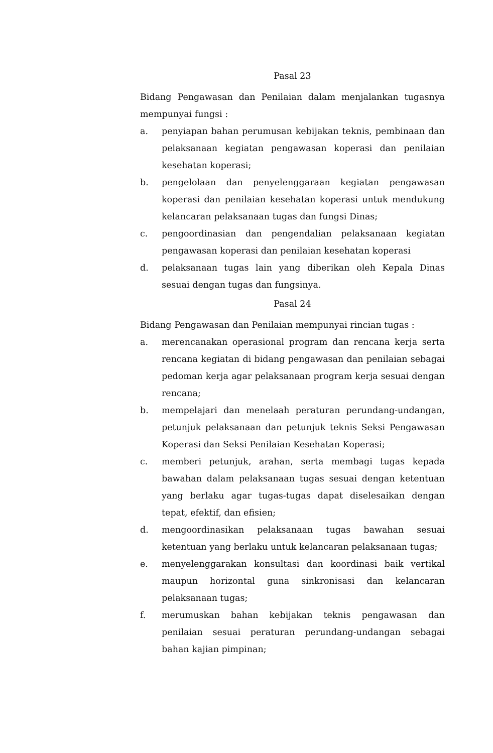Pasal 23
Bidang Pengawasan dan Penilaian dalam menjalankan tugasnya mempunyai fungsi :
a. penyiapan bahan perumusan kebijakan teknis, pembinaan dan pelaksanaan kegiatan pengawasan koperasi dan penilaian kesehatan koperasi;
b. pengelolaan dan penyelenggaraan kegiatan pengawasan koperasi dan penilaian kesehatan koperasi untuk mendukung kelancaran pelaksanaan tugas dan fungsi Dinas;
c. pengoordinasian dan pengendalian pelaksanaan kegiatan pengawasan koperasi dan penilaian kesehatan koperasi
d. pelaksanaan tugas lain yang diberikan oleh Kepala Dinas sesuai dengan tugas dan fungsinya.
Pasal 24
Bidang Pengawasan dan Penilaian mempunyai rincian tugas :
a. merencanakan operasional program dan rencana kerja serta rencana kegiatan di bidang pengawasan dan penilaian sebagai pedoman kerja agar pelaksanaan program kerja sesuai dengan rencana;
b. mempelajari dan menelaah peraturan perundang-undangan, petunjuk pelaksanaan dan petunjuk teknis Seksi Pengawasan Koperasi dan Seksi Penilaian Kesehatan Koperasi;
c. memberi petunjuk, arahan, serta membagi tugas kepada bawahan dalam pelaksanaan tugas sesuai dengan ketentuan yang berlaku agar tugas-tugas dapat diselesaikan dengan tepat, efektif, dan efisien;
d. mengoordinasikan pelaksanaan tugas bawahan sesuai ketentuan yang berlaku untuk kelancaran pelaksanaan tugas;
e. menyelenggarakan konsultasi dan koordinasi baik vertikal maupun horizontal guna sinkronisasi dan kelancaran pelaksanaan tugas;
f. merumuskan bahan kebijakan teknis pengawasan dan penilaian sesuai peraturan perundang-undangan sebagai bahan kajian pimpinan;